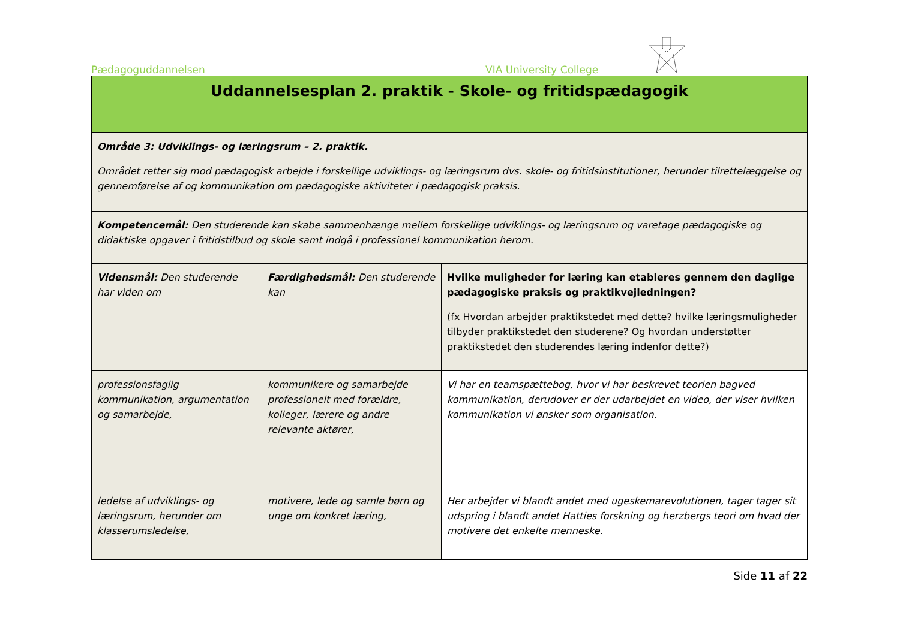Pædagoguddannelsen VIA University College
| Uddannelsesplan 2. praktik - Skole- og fritidspædagogik | | |
| Område 3: Udviklings- og læringsrum – 2. praktik. Området retter sig mod pædagogisk arbejde i forskellige udviklings- og læringsrum dvs. skole- og fritidsinstitutioner, herunder tilrettelæggelse og gennemførelse af og kommunikation om pædagogiske aktiviteter i pædagogisk praksis. | | |
| Kompetencemål: Den studerende kan skabe sammenhænge mellem forskellige udviklings- og læringsrum og varetage pædagogiske og didaktiske opgaver i fritidstilbud og skole samt indgå i professionel kommunikation herom. | | |
| Vidensmål: Den studerende har viden om | Færdighedsmål: Den studerende kan | Hvilke muligheder for læring kan etableres gennem den daglige pædagogiske praksis og praktikvejledningen? (fx Hvordan arbejder praktikstedet med dette? hvilke læringsmuligheder tilbyder praktikstedet den studerene? Og hvordan understøtter praktikstedet den studerendes læring indenfor dette?) |
| professionsfaglig kommunikation, argumentation og samarbejde, | kommunikere og samarbejde professionelt med forældre, kolleger, lærere og andre relevante aktører, | Vi har en teamspættebog, hvor vi har beskrevet teorien bagved kommunikation, derudover er der udarbejdet en video, der viser hvilken kommunikation vi ønsker som organisation. |
| ledelse af udviklings- og læringsrum, herunder om klasserumsledelse, | motivere, lede og samle børn og unge om konkret læring, | Her arbejder vi blandt andet med ugeskemarevolutionen, tager tager sit udspring i blandt andet Hatties forskning og herzbergs teori om hvad der motivere det enkelte menneske. |
Side 11 af 22